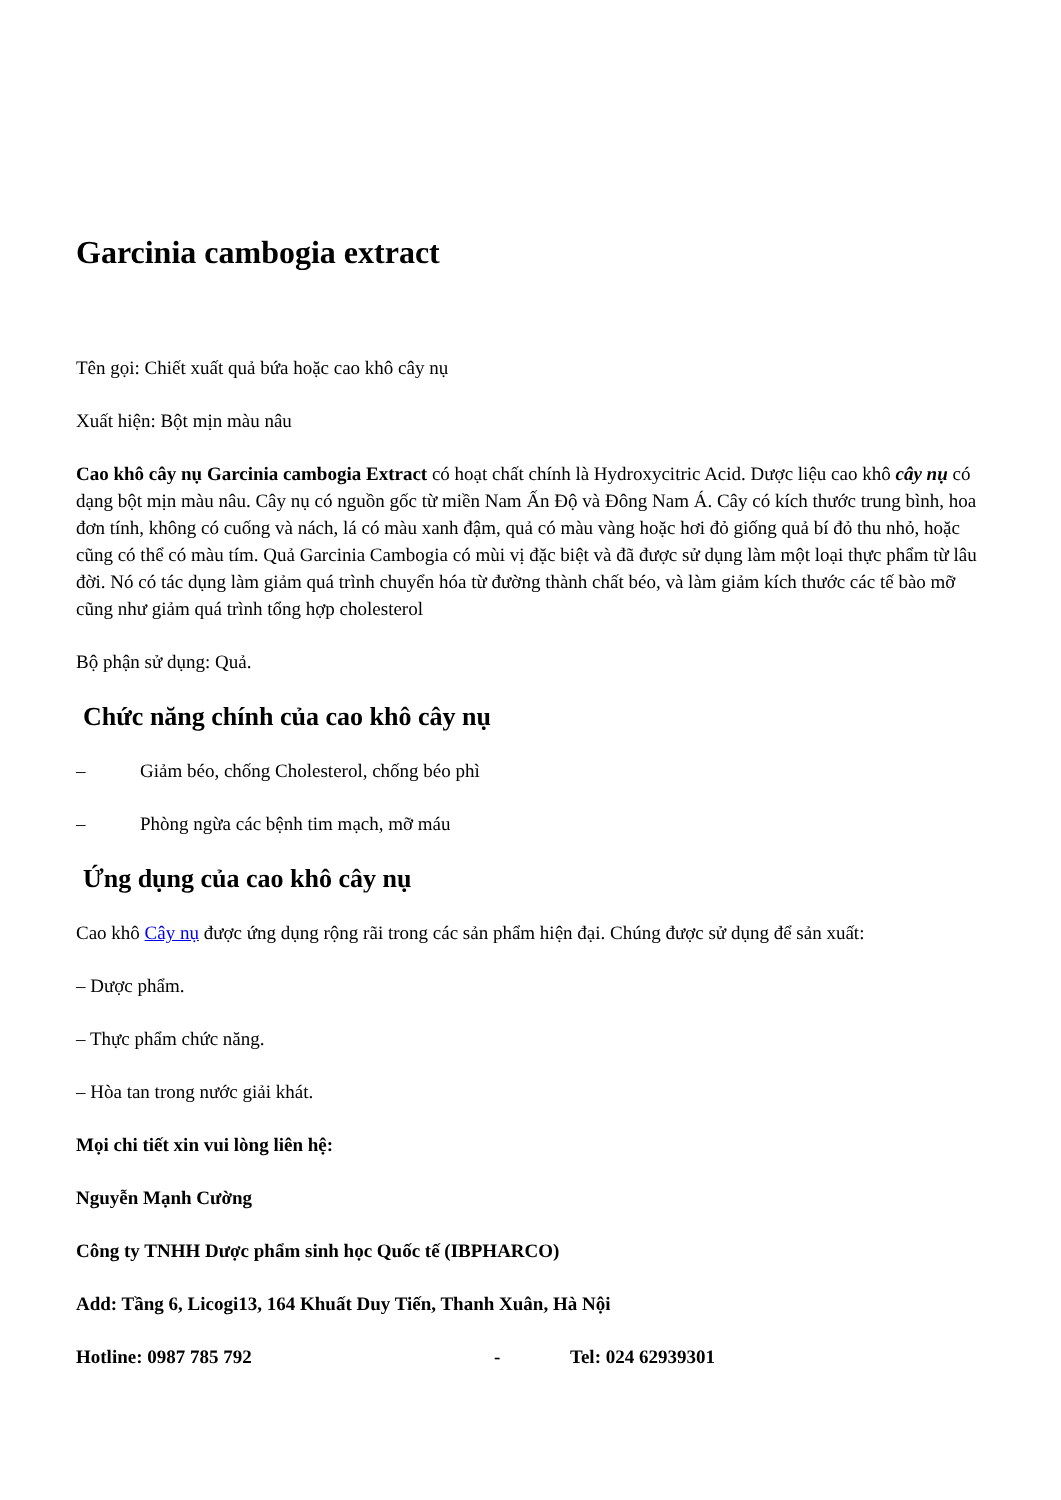Garcinia cambogia extract
Tên gọi: Chiết xuất quả bứa hoặc cao khô cây nụ
Xuất hiện: Bột mịn màu nâu
Cao khô cây nụ Garcinia cambogia Extract có hoạt chất chính là Hydroxycitric Acid. Dược liệu cao khô cây nụ có dạng bột mịn màu nâu. Cây nụ có nguồn gốc từ miền Nam Ấn Độ và Đông Nam Á. Cây có kích thước trung bình, hoa đơn tính, không có cuống và nách, lá có màu xanh đậm, quả có màu vàng hoặc hơi đỏ giống quả bí đỏ thu nhỏ, hoặc cũng có thể có màu tím. Quả Garcinia Cambogia có mùi vị đặc biệt và đã được sử dụng làm một loại thực phẩm từ lâu đời. Nó có tác dụng làm giảm quá trình chuyển hóa từ đường thành chất béo, và làm giảm kích thước các tế bào mỡ cũng như giảm quá trình tổng hợp cholesterol
Bộ phận sử dụng: Quả.
Chức năng chính của cao khô cây nụ
– Giảm béo, chống Cholesterol, chống béo phì
– Phòng ngừa các bệnh tim mạch, mỡ máu
Ứng dụng của cao khô cây nụ
Cao khô Cây nụ được ứng dụng rộng rãi trong các sản phẩm hiện đại. Chúng được sử dụng để sản xuất:
– Dược phẩm.
– Thực phẩm chức năng.
– Hòa tan trong nước giải khát.
Mọi chi tiết xin vui lòng liên hệ:
Nguyễn Mạnh Cường
Công ty TNHH Dược phẩm sinh học Quốc tế (IBPHARCO)
Add: Tầng 6, Licogi13, 164 Khuất Duy Tiến, Thanh Xuân, Hà Nội
Hotline: 0987 785 792 - Tel: 024 62939301